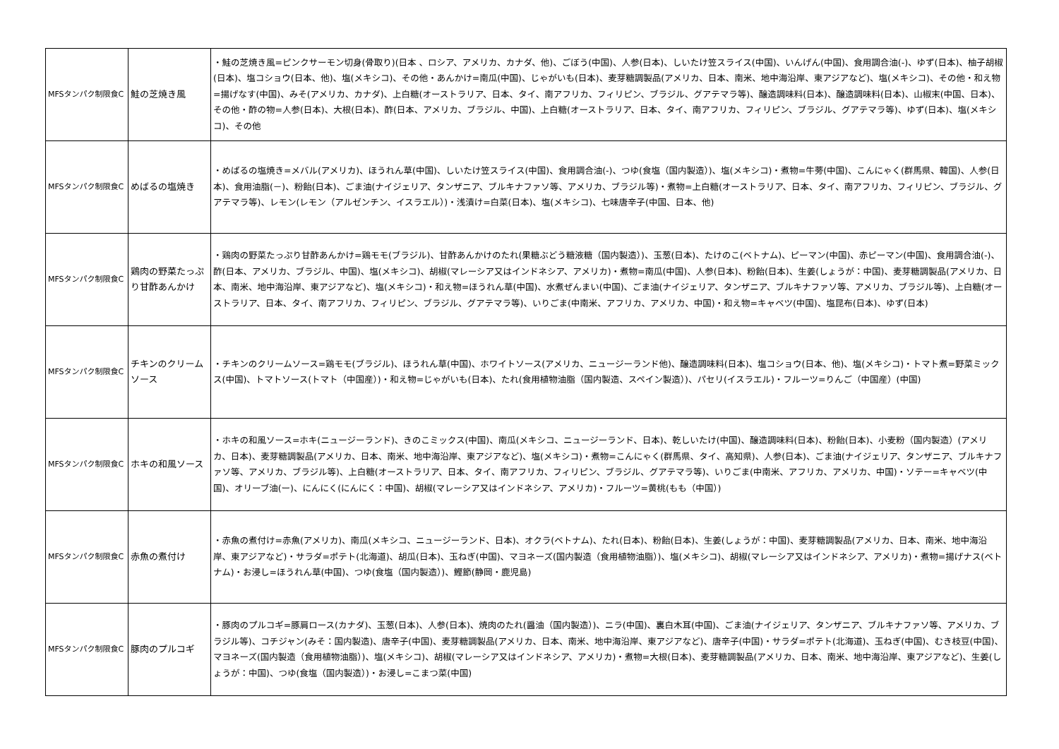| MFSタンパク制限食C | 鮭の芝焼き風 | ・鮭の芝焼き風=ピンクサーモン切身(骨取り)(日本 、ロシア、アメリカ、カナダ、他)、ごぼう(中国)、人参(日本)、しいたけ笠スライス(中国)、いんげん(中国)、食用調合油(-)、ゆず(日本)、柚子胡椒(日本)、塩コショウ(日本、他)、塩(メキシコ)、その他・あんかけ=南瓜(中国)、じゃがいも(日本)、麦芽糖調製品(アメリカ、日本、南米、地中海沿岸、東アジアなど)、塩(メキシコ)、その他・和え物=揚げなす(中国)、みそ(アメリカ、カナダ)、上白糖(オーストラリア、日本、タイ、南アフリカ、フィリピン、ブラジル、グアテマラ等)、醸造調味料(日本)、醸造調味料(日本)、山椒末(中国、日本)、その他・酢の物=人参(日本)、大根(日本)、酢(日本、アメリカ、ブラジル、中国)、上白糖(オーストラリア、日本、タイ、南アフリカ、フィリピン、ブラジル、グアテマラ等)、ゆず(日本)、塩(メキシコ)、その他 |
| MFSタンパク制限食C | めばるの塩焼き | ・めばるの塩焼き=メバル(アメリカ)、ほうれん草(中国)、しいたけ笠スライス(中国)、食用調合油(-)、つゆ(食塩（国内製造）)、塩(メキシコ)・煮物=牛蒡(中国)、こんにゃく(群馬県、韓国)、人参(日本)、食用油脂(－)、粉飴(日本)、ごま油(ナイジェリア、タンザニア、ブルキナファソ等、アメリカ、ブラジル等)・煮物=上白糖(オーストラリア、日本、タイ、南アフリカ、フィリピン、ブラジル、グアテマラ等)、レモン(レモン（アルゼンチン、イスラエル）)・浅漬け=白菜(日本)、塩(メキシコ)、七味唐辛子(中国、日本、他) |
| MFSタンパク制限食C | 鶏肉の野菜たっぷり甘酢あんかけ | ・鶏肉の野菜たっぷり甘酢あんかけ=鶏モモ(ブラジル)、甘酢あんかけのたれ(果糖ぶどう糖液糖（国内製造）)、玉葱(日本)、たけのこ(ベトナム)、ピーマン(中国)、赤ピーマン(中国)、食用調合油(-)、酢(日本、アメリカ、ブラジル、中国)、塩(メキシコ)、胡椒(マレーシア又はインドネシア、アメリカ)・煮物=南瓜(中国)、人参(日本)、粉飴(日本)、生姜(しょうが：中国)、麦芽糖調製品(アメリカ、日本、南米、地中海沿岸、東アジアなど)、塩(メキシコ)・和え物=ほうれん草(中国)、水煮ぜんまい(中国)、ごま油(ナイジェリア、タンザニア、ブルキナファソ等、アメリカ、ブラジル等)、上白糖(オーストラリア、日本、タイ、南アフリカ、フィリピン、ブラジル、グアテマラ等)、いりごま(中南米、アフリカ、アメリカ、中国)・和え物=キャベツ(中国)、塩昆布(日本)、ゆず(日本) |
| MFSタンパク制限食C | チキンのクリームソース | ・チキンのクリームソース=鶏モモ(ブラジル)、ほうれん草(中国)、ホワイトソース(アメリカ、ニュージーランド他)、醸造調味料(日本)、塩コショウ(日本、他)、塩(メキシコ)・トマト煮=野菜ミックス(中国)、トマトソース(トマト（中国産）)・和え物=じゃがいも(日本)、たれ(食用植物油脂（国内製造、スペイン製造）)、パセリ(イスラエル)・フルーツ=りんご（中国産）(中国) |
| MFSタンパク制限食C | ホキの和風ソース | ・ホキの和風ソース=ホキ(ニュージーランド)、きのこミックス(中国)、南瓜(メキシコ、ニュージーランド、日本)、乾しいたけ(中国)、醸造調味料(日本)、粉飴(日本)、小麦粉（国内製造）(アメリカ、日本)、麦芽糖調製品(アメリカ、日本、南米、地中海沿岸、東アジアなど)、塩(メキシコ)・煮物=こんにゃく(群馬県、タイ、高知県)、人参(日本)、ごま油(ナイジェリア、タンザニア、ブルキナファソ等、アメリカ、ブラジル等)、上白糖(オーストラリア、日本、タイ、南アフリカ、フィリピン、ブラジル、グアテマラ等)、いりごま(中南米、アフリカ、アメリカ、中国)・ソテー=キャベツ(中国)、オリーブ油(ー)、にんにく(にんにく：中国)、胡椒(マレーシア又はインドネシア、アメリカ)・フルーツ=黄桃(もも（中国）) |
| MFSタンパク制限食C | 赤魚の煮付け | ・赤魚の煮付け=赤魚(アメリカ)、南瓜(メキシコ、ニュージーランド、日本)、オクラ(ベトナム)、たれ(日本)、粉飴(日本)、生姜(しょうが：中国)、麦芽糖調製品(アメリカ、日本、南米、地中海沿岸、東アジアなど)・サラダ=ポテト(北海道)、胡瓜(日本)、玉ねぎ(中国)、マヨネーズ(国内製造（食用植物油脂）)、塩(メキシコ)、胡椒(マレーシア又はインドネシア、アメリカ)・煮物=揚げナス(ベトナム)・お浸し=ほうれん草(中国)、つゆ(食塩（国内製造）)、鰹節(静岡・鹿児島) |
| MFSタンパク制限食C | 豚肉のプルコギ | ・豚肉のプルコギ=豚肩ロース(カナダ)、玉葱(日本)、人参(日本)、焼肉のたれ(醤油（国内製造）)、ニラ(中国)、裏白木耳(中国)、ごま油(ナイジェリア、タンザニア、ブルキナファソ等、アメリカ、ブラジル等)、コチジャン(みそ：国内製造)、唐辛子(中国)、麦芽糖調製品(アメリカ、日本、南米、地中海沿岸、東アジアなど)、唐辛子(中国)・サラダ=ポテト(北海道)、玉ねぎ(中国)、むき枝豆(中国)、マヨネーズ(国内製造（食用植物油脂）)、塩(メキシコ)、胡椒(マレーシア又はインドネシア、アメリカ)・煮物=大根(日本)、麦芽糖調製品(アメリカ、日本、南米、地中海沿岸、東アジアなど)、生姜(しょうが：中国)、つゆ(食塩（国内製造）)・お浸し=こまつ菜(中国) |